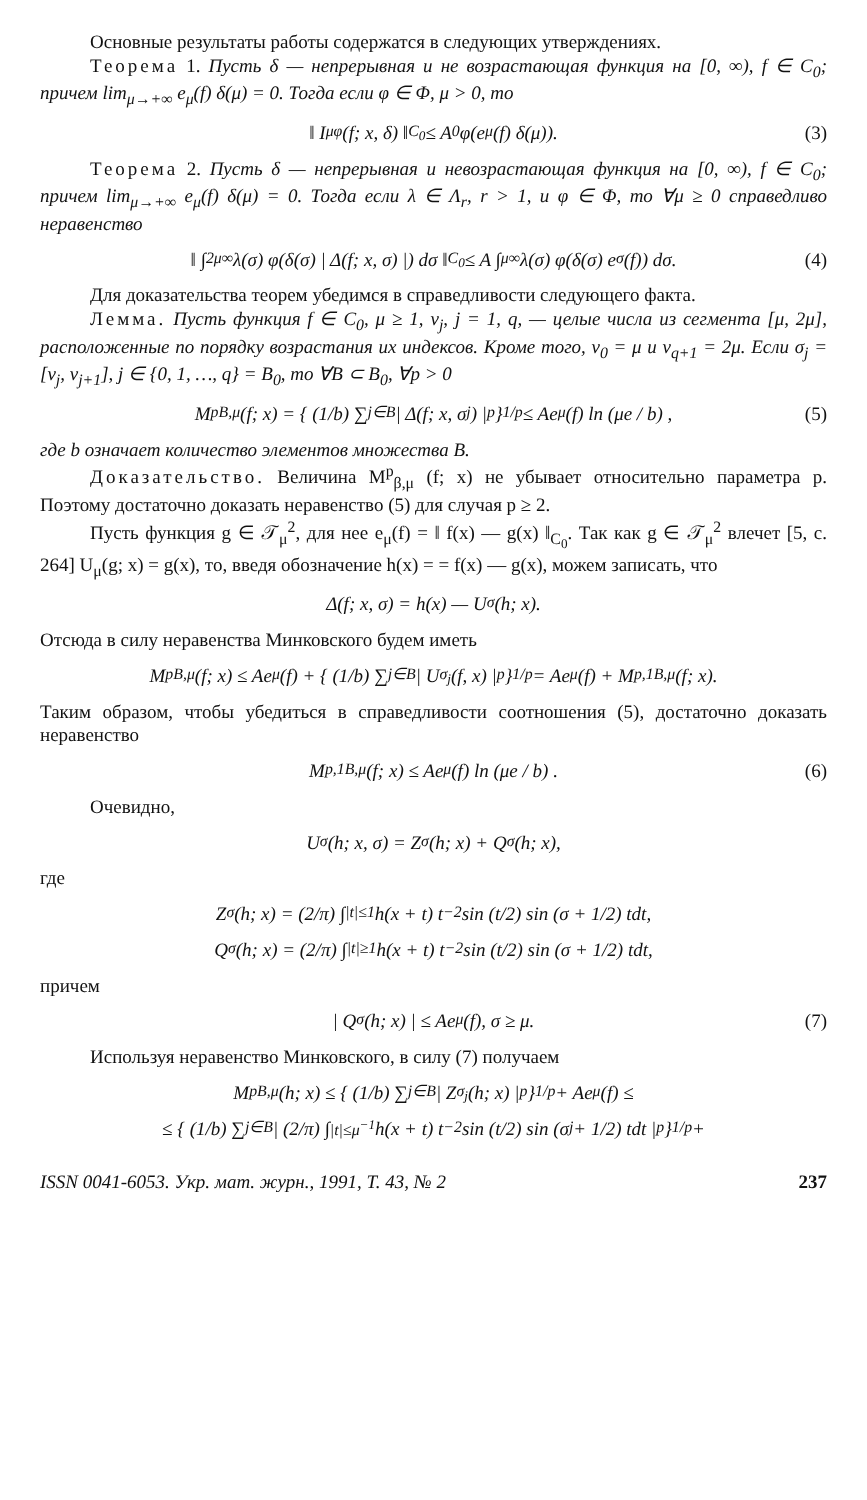Основные результаты работы содержатся в следующих утверждениях.
Теорема 1. Пусть δ — непрерывная и не возрастающая функция на [0, ∞), f ∈ C<sub>0</sub>; причем lim<sub>μ→+∞</sub> e<sub>μ</sub>(f) δ(μ) = 0. Тогда если φ ∈ Φ, μ > 0, то
‖ I<sub>μ</sub><sup>φ</sup>(f; x, δ) ‖<sub>C<sub>0</sub></sub> ≤ A<sub>0</sub>φ(e<sub>μ</sub>(f) δ(μ)). (3)
Теорема 2. Пусть δ — непрерывная и невозрастающая функция на [0, ∞), f ∈ C<sub>0</sub>; причем lim<sub>μ→+∞</sub> e<sub>μ</sub>(f) δ(μ) = 0. Тогда если λ ∈ Λ<sub>r</sub>, r > 1, и φ ∈ Φ, то ∀μ ≥ 0 справедливо неравенство
‖ ∫<sub>2μ</sub><sup>∞</sup> λ(σ) φ(δ(σ) | Δ(f; x, σ) |) dσ ‖<sub>C<sub>0</sub></sub> ≤ A ∫<sub>μ</sub><sup>∞</sup> λ(σ) φ(δ(σ) e<sub>σ</sub>(f)) dσ. (4)
Для доказательства теорем убедимся в справедливости следующего факта.
Лемма. Пусть функция f ∈ C<sub>0</sub>, μ ≥ 1, ν<sub>j</sub>, j = 1, q, — целые числа из сегмента [μ, 2μ], расположенные по порядку возрастания их индексов. Кроме того, ν<sub>0</sub> = μ и ν<sub>q+1</sub> = 2μ. Если σ<sub>j</sub> = [ν<sub>j</sub>, ν<sub>j+1</sub>], j ∈ {0, 1, …, q} = B<sub>0</sub>, то ∀B ⊂ B<sub>0</sub>, ∀p > 0
M<sup>p</sup><sub>B,μ</sub>(f; x) = { (1/b) ∑<sub>j∈B</sub> | Δ(f; x, σ<sub>j</sub>) |<sup>p</sup> }<sup>1/p</sup> ≤ Ae<sub>μ</sub>(f) ln (μe / b) , (5)
где b означает количество элементов множества B.
Доказательство. Величина M<sup>p</sup><sub>β,μ</sub> (f; x) не убывает относительно параметра p. Поэтому достаточно доказать неравенство (5) для случая p ≥ 2.
Пусть функция g ∈ 𝒯<sub>μ</sub><sup>2</sup>, для нее e<sub>μ</sub>(f) = ‖ f(x) — g(x) ‖<sub>C<sub>0</sub></sub>. Так как g ∈ 𝒯<sub>μ</sub><sup>2</sup> влечет [5, с. 264] U<sub>μ</sub>(g; x) = g(x), то, введя обозначение h(x) = = f(x) — g(x), можем записать, что
Δ(f; x, σ) = h(x) — U<sub>σ</sub>(h; x).
Отсюда в силу неравенства Минковского будем иметь
M<sup>p</sup><sub>B,μ</sub>(f; x) ≤ Ae<sub>μ</sub>(f) + { (1/b) ∑<sub>j∈B</sub> | U<sub>σ<sub>j</sub></sub>(f, x) |<sup>p</sup> }<sup>1/p</sup> = Ae<sub>μ</sub>(f) + M<sup>p,1</sup><sub>B,μ</sub>(f; x).
Таким образом, чтобы убедиться в справедливости соотношения (5), достаточно доказать неравенство
M<sup>p,1</sup><sub>B,μ</sub>(f; x) ≤ Ae<sub>μ</sub>(f) ln (μe / b) . (6)
Очевидно,
U<sub>σ</sub>(h; x, σ) = Z<sub>σ</sub>(h; x) + Q<sub>σ</sub>(h; x),
где
Z<sub>σ</sub>(h; x) = (2/π) ∫<sub>|t|≤1</sub> h(x + t) t<sup>−2</sup> sin (t/2) sin (σ + 1/2) tdt,
Q<sub>σ</sub>(h; x) = (2/π) ∫<sub>|t|≥1</sub> h(x + t) t<sup>−2</sup> sin (t/2) sin (σ + 1/2) tdt,
причем
| Q<sub>σ</sub>(h; x) | ≤ Ae<sub>μ</sub>(f), σ ≥ μ. (7)
Используя неравенство Минковского, в силу (7) получаем
M<sup>p</sup><sub>B,μ</sub>(h; x) ≤ { (1/b) ∑<sub>j∈B</sub> | Z<sub>σ<sub>j</sub></sub>(h; x) |<sup>p</sup> }<sup>1/p</sup> + Ae<sub>μ</sub>(f) ≤
≤ { (1/b) ∑<sub>j∈B</sub> | (2/π) ∫<sub>|t|≤μ<sup>−1</sup></sub> h(x + t) t<sup>−2</sup> sin (t/2) sin (σ<sub>j</sub> + 1/2) tdt |<sup>p</sup> }<sup>1/p</sup> +
ISSN 0041-6053. Укр. мат. журн., 1991, Т. 43, № 2 237